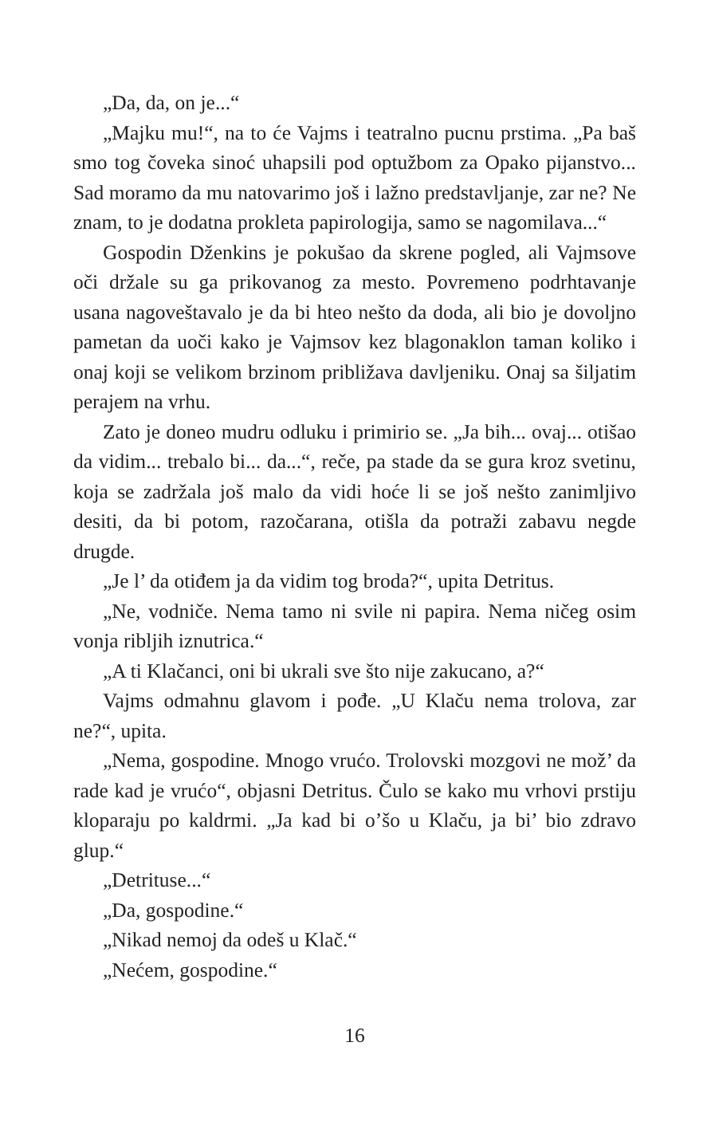„Da, da, on je...“
„Majku mu!“, na to će Vajms i teatralno pucnu prstima. „Pa baš smo tog čoveka sinoć uhapsili pod optužbom za Opako pijanstvo... Sad moramo da mu natovarimo još i lažno predstavljanje, zar ne? Ne znam, to je dodatna prokleta papirologija, samo se nagomilava...“
Gospodin Dženkins je pokušao da skrene pogled, ali Vajmsove oči držale su ga prikovanog za mesto. Povremeno podrhtavanje usana nagoveštavalo je da bi hteo nešto da doda, ali bio je dovoljno pametan da uoči kako je Vajmsov kez blagonaklon taman koliko i onaj koji se velikom brzinom približava davljeniku. Onaj sa šiljatim perajem na vrhu.
Zato je doneo mudru odluku i primirio se. „Ja bih... ovaj... otišao da vidim... trebalo bi... da...“, reče, pa stade da se gura kroz svetinu, koja se zadržala još malo da vidi hoće li se još nešto zanimljivo desiti, da bi potom, razočarana, otišla da potraži zabavu negde drugde.
„Je l’ da otiđem ja da vidim tog broda?“, upita Detritus.
„Ne, vodniče. Nema tamo ni svile ni papira. Nema ničeg osim vonja ribljih iznutrica.“
„A ti Klačanci, oni bi ukrali sve što nije zakucano, a?“
Vajms odmahnu glavom i pođe. „U Klaču nema trolova, zar ne?“, upita.
„Nema, gospodine. Mnogo vrućo. Trolovski mozgovi ne mož’ da rade kad je vrućo“, objasni Detritus. Čulo se kako mu vrhovi prstiju kloparaju po kaldrmi. „Ja kad bi o’šo u Klaču, ja bi’ bio zdravo glup.“
„Detrituse...“
„Da, gospodine.“
„Nikad nemoj da odeš u Klač.“
„Nećem, gospodine.“
16